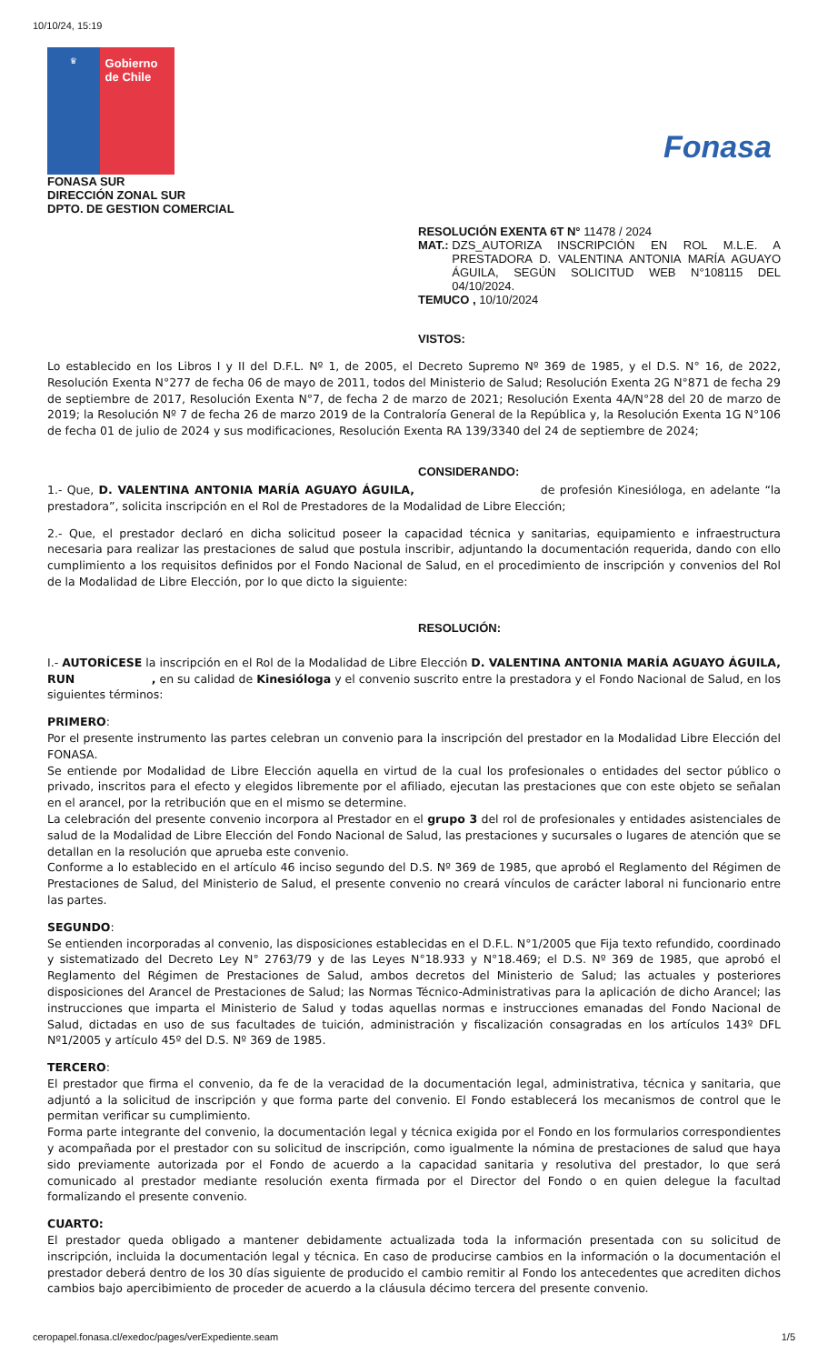10/10/24, 15:19
♛
Gobierno de Chile
Fonasa
FONASA SUR
DIRECCIÓN ZONAL SUR
DPTO. DE GESTION COMERCIAL
RESOLUCIÓN EXENTA 6T N° 11478 / 2024
MAT.: DZS_AUTORIZA INSCRIPCIÓN EN ROL M.L.E. A PRESTADORA D. VALENTINA ANTONIA MARÍA AGUAYO ÁGUILA, SEGÚN SOLICITUD WEB N°108115 DEL 04/10/2024.
TEMUCO , 10/10/2024
VISTOS:
Lo establecido en los Libros I y II del D.F.L. Nº 1, de 2005, el Decreto Supremo Nº 369 de 1985, y el D.S. N° 16, de 2022, Resolución Exenta N°277 de fecha 06 de mayo de 2011, todos del Ministerio de Salud; Resolución Exenta 2G N°871 de fecha 29 de septiembre de 2017, Resolución Exenta N°7, de fecha 2 de marzo de 2021; Resolución Exenta 4A/N°28 del 20 de marzo de 2019; la Resolución Nº 7 de fecha 26 de marzo 2019 de la Contraloría General de la República y, la Resolución Exenta 1G N°106 de fecha 01 de julio de 2024 y sus modificaciones, Resolución Exenta RA 139/3340 del 24 de septiembre de 2024;
CONSIDERANDO:
1.- Que, D. VALENTINA ANTONIA MARÍA AGUAYO ÁGUILA, de profesión Kinesióloga, en adelante “la prestadora”, solicita inscripción en el Rol de Prestadores de la Modalidad de Libre Elección;
2.- Que, el prestador declaró en dicha solicitud poseer la capacidad técnica y sanitarias, equipamiento e infraestructura necesaria para realizar las prestaciones de salud que postula inscribir, adjuntando la documentación requerida, dando con ello cumplimiento a los requisitos definidos por el Fondo Nacional de Salud, en el procedimiento de inscripción y convenios del Rol de la Modalidad de Libre Elección, por lo que dicto la siguiente:
RESOLUCIÓN:
I.- AUTORÍCESE la inscripción en el Rol de la Modalidad de Libre Elección D. VALENTINA ANTONIA MARÍA AGUAYO ÁGUILA, RUN , en su calidad de Kinesióloga y el convenio suscrito entre la prestadora y el Fondo Nacional de Salud, en los siguientes términos:
PRIMERO:
Por el presente instrumento las partes celebran un convenio para la inscripción del prestador en la Modalidad Libre Elección del FONASA.
Se entiende por Modalidad de Libre Elección aquella en virtud de la cual los profesionales o entidades del sector público o privado, inscritos para el efecto y elegidos libremente por el afiliado, ejecutan las prestaciones que con este objeto se señalan en el arancel, por la retribución que en el mismo se determine.
La celebración del presente convenio incorpora al Prestador en el grupo 3 del rol de profesionales y entidades asistenciales de salud de la Modalidad de Libre Elección del Fondo Nacional de Salud, las prestaciones y sucursales o lugares de atención que se detallan en la resolución que aprueba este convenio.
Conforme a lo establecido en el artículo 46 inciso segundo del D.S. Nº 369 de 1985, que aprobó el Reglamento del Régimen de Prestaciones de Salud, del Ministerio de Salud, el presente convenio no creará vínculos de carácter laboral ni funcionario entre las partes.
SEGUNDO:
Se entienden incorporadas al convenio, las disposiciones establecidas en el D.F.L. N°1/2005 que Fija texto refundido, coordinado y sistematizado del Decreto Ley N° 2763/79 y de las Leyes N°18.933 y N°18.469; el D.S. Nº 369 de 1985, que aprobó el Reglamento del Régimen de Prestaciones de Salud, ambos decretos del Ministerio de Salud; las actuales y posteriores disposiciones del Arancel de Prestaciones de Salud; las Normas Técnico-Administrativas para la aplicación de dicho Arancel; las instrucciones que imparta el Ministerio de Salud y todas aquellas normas e instrucciones emanadas del Fondo Nacional de Salud, dictadas en uso de sus facultades de tuición, administración y fiscalización consagradas en los artículos 143º DFL Nº1/2005 y artículo 45º del D.S. Nº 369 de 1985.
TERCERO:
El prestador que firma el convenio, da fe de la veracidad de la documentación legal, administrativa, técnica y sanitaria, que adjuntó a la solicitud de inscripción y que forma parte del convenio. El Fondo establecerá los mecanismos de control que le permitan verificar su cumplimiento.
Forma parte integrante del convenio, la documentación legal y técnica exigida por el Fondo en los formularios correspondientes y acompañada por el prestador con su solicitud de inscripción, como igualmente la nómina de prestaciones de salud que haya sido previamente autorizada por el Fondo de acuerdo a la capacidad sanitaria y resolutiva del prestador, lo que será comunicado al prestador mediante resolución exenta firmada por el Director del Fondo o en quien delegue la facultad formalizando el presente convenio.
CUARTO:
El prestador queda obligado a mantener debidamente actualizada toda la información presentada con su solicitud de inscripción, incluida la documentación legal y técnica. En caso de producirse cambios en la información o la documentación el prestador deberá dentro de los 30 días siguiente de producido el cambio remitir al Fondo los antecedentes que acrediten dichos cambios bajo apercibimiento de proceder de acuerdo a la cláusula décimo tercera del presente convenio.
ceropapel.fonasa.cl/exedoc/pages/verExpediente.seam 1/5